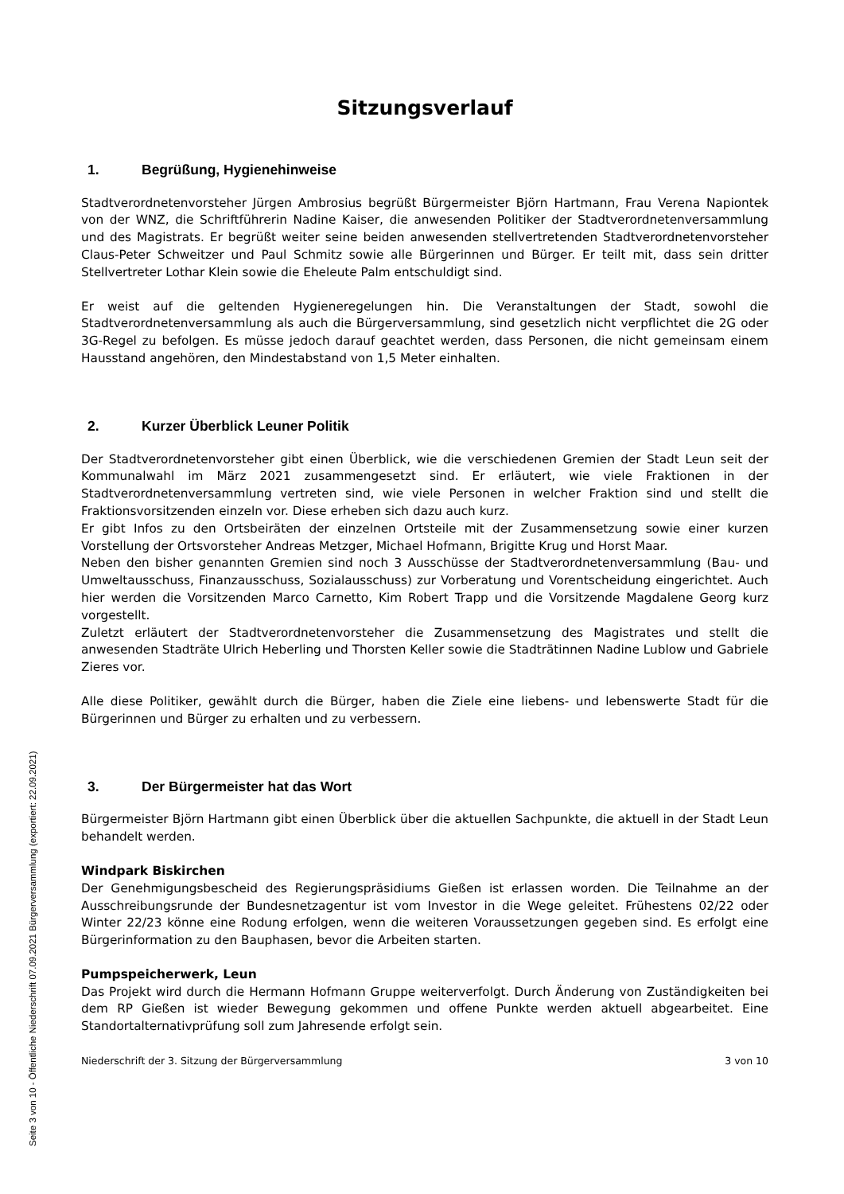Sitzungsverlauf
1. Begrüßung, Hygienehinweise
Stadtverordnetenvorsteher Jürgen Ambrosius begrüßt Bürgermeister Björn Hartmann, Frau Verena Napiontek von der WNZ, die Schriftführerin Nadine Kaiser, die anwesenden Politiker der Stadtverordnetenversammlung und des Magistrats. Er begrüßt weiter seine beiden anwesenden stellvertretenden Stadtverordnetenvorsteher Claus-Peter Schweitzer und Paul Schmitz sowie alle Bürgerinnen und Bürger. Er teilt mit, dass sein dritter Stellvertreter Lothar Klein sowie die Eheleute Palm entschuldigt sind.
Er weist auf die geltenden Hygieneregelungen hin. Die Veranstaltungen der Stadt, sowohl die Stadtverordnetenversammlung als auch die Bürgerversammlung, sind gesetzlich nicht verpflichtet die 2G oder 3G-Regel zu befolgen. Es müsse jedoch darauf geachtet werden, dass Personen, die nicht gemeinsam einem Hausstand angehören, den Mindestabstand von 1,5 Meter einhalten.
2. Kurzer Überblick Leuner Politik
Der Stadtverordnetenvorsteher gibt einen Überblick, wie die verschiedenen Gremien der Stadt Leun seit der Kommunalwahl im März 2021 zusammengesetzt sind. Er erläutert, wie viele Fraktionen in der Stadtverordnetenversammlung vertreten sind, wie viele Personen in welcher Fraktion sind und stellt die Fraktionsvorsitzenden einzeln vor. Diese erheben sich dazu auch kurz.
Er gibt Infos zu den Ortsbeiräten der einzelnen Ortsteile mit der Zusammensetzung sowie einer kurzen Vorstellung der Ortsvorsteher Andreas Metzger, Michael Hofmann, Brigitte Krug und Horst Maar.
Neben den bisher genannten Gremien sind noch 3 Ausschüsse der Stadtverordnetenversammlung (Bau- und Umweltausschuss, Finanzausschuss, Sozialausschuss) zur Vorberatung und Vorentscheidung eingerichtet. Auch hier werden die Vorsitzenden Marco Carnetto, Kim Robert Trapp und die Vorsitzende Magdalene Georg kurz vorgestellt.
Zuletzt erläutert der Stadtverordnetenvorsteher die Zusammensetzung des Magistrates und stellt die anwesenden Stadträte Ulrich Heberling und Thorsten Keller sowie die Stadträtinnen Nadine Lublow und Gabriele Zieres vor.
Alle diese Politiker, gewählt durch die Bürger, haben die Ziele eine liebens- und lebenswerte Stadt für die Bürgerinnen und Bürger zu erhalten und zu verbessern.
3. Der Bürgermeister hat das Wort
Bürgermeister Björn Hartmann gibt einen Überblick über die aktuellen Sachpunkte, die aktuell in der Stadt Leun behandelt werden.
Windpark Biskirchen
Der Genehmigungsbescheid des Regierungspräsidiums Gießen ist erlassen worden. Die Teilnahme an der Ausschreibungsrunde der Bundesnetzagentur ist vom Investor in die Wege geleitet. Frühestens 02/22 oder Winter 22/23 könne eine Rodung erfolgen, wenn die weiteren Voraussetzungen gegeben sind. Es erfolgt eine Bürgerinformation zu den Bauphasen, bevor die Arbeiten starten.
Pumpspeicherwerk, Leun
Das Projekt wird durch die Hermann Hofmann Gruppe weiterverfolgt. Durch Änderung von Zuständigkeiten bei dem RP Gießen ist wieder Bewegung gekommen und offene Punkte werden aktuell abgearbeitet. Eine Standortalternativprüfung soll zum Jahresende erfolgt sein.
Niederschrift der 3. Sitzung der Bürgerversammlung 3 von 10
Seite 3 von 10 - Öffentliche Niederschrift 07.09.2021 Bürgerversammlung (exportiert: 22.09.2021)